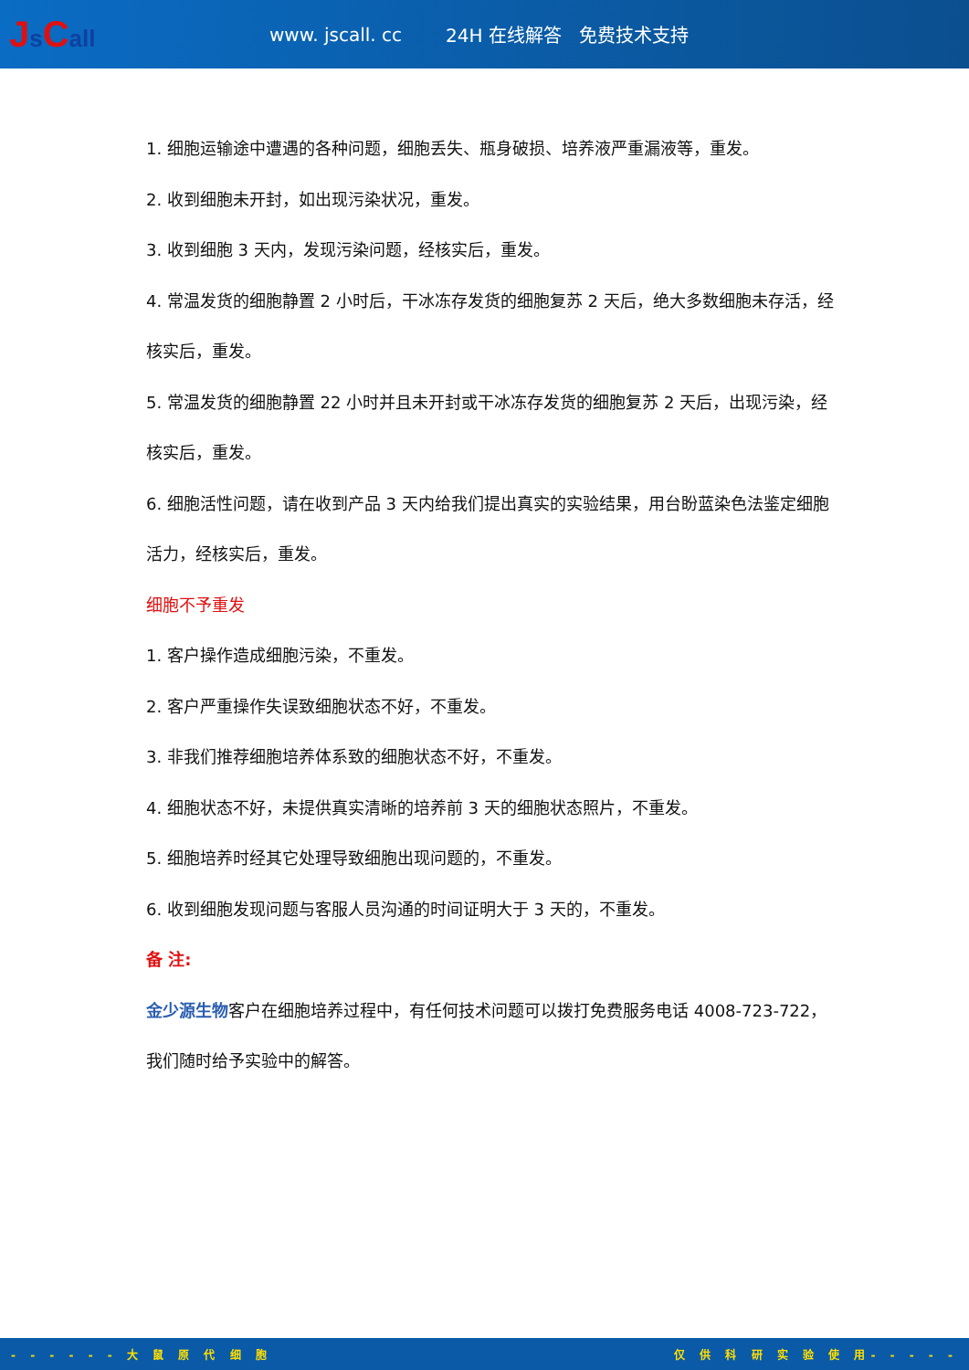Js Call
www. jscall. cc 24H 在线解答 免费技术支持
1. 细胞运输途中遭遇的各种问题，细胞丢失、瓶身破损、培养液严重漏液等，重发。
2. 收到细胞未开封，如出现污染状况，重发。
3. 收到细胞 3 天内，发现污染问题，经核实后，重发。
4. 常温发货的细胞静置 2 小时后，干冰冻存发货的细胞复苏 2 天后，绝大多数细胞未存活，经核实后，重发。
5. 常温发货的细胞静置 22 小时并且未开封或干冰冻存发货的细胞复苏 2 天后，出现污染，经核实后，重发。
6. 细胞活性问题，请在收到产品 3 天内给我们提出真实的实验结果，用台盼蓝染色法鉴定细胞活力，经核实后，重发。
细胞不予重发
1. 客户操作造成细胞污染，不重发。
2. 客户严重操作失误致细胞状态不好，不重发。
3. 非我们推荐细胞培养体系致的细胞状态不好，不重发。
4. 细胞状态不好，未提供真实清晰的培养前 3 天的细胞状态照片，不重发。
5. 细胞培养时经其它处理导致细胞出现问题的，不重发。
6. 收到细胞发现问题与客服人员沟通的时间证明大于 3 天的，不重发。
备 注:
金少源生物客户在细胞培养过程中，有任何技术问题可以拨打免费服务电话 4008-723-722，我们随时给予实验中的解答。
- - - - - - 大 鼠 原 代 细 胞 仅 供 科 研 实 验 使 用- - - - -